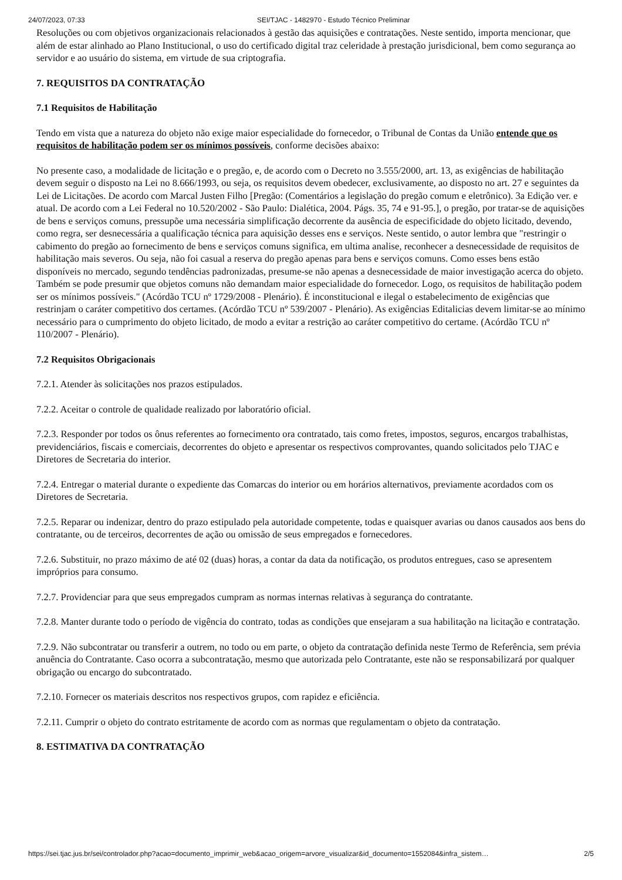24/07/2023, 07:33 SEI/TJAC - 1482970 - Estudo Técnico Preliminar
Resoluções ou com objetivos organizacionais relacionados à gestão das aquisições e contratações. Neste sentido, importa mencionar, que além de estar alinhado ao Plano Institucional, o uso do certificado digital traz celeridade à prestação jurisdicional, bem como segurança ao servidor e ao usuário do sistema, em virtude de sua criptografia.
7. REQUISITOS DA CONTRATAÇÃO
7.1 Requisitos de Habilitação
Tendo em vista que a natureza do objeto não exige maior especialidade do fornecedor, o Tribunal de Contas da União entende que os requisitos de habilitação podem ser os mínimos possíveis, conforme decisões abaixo:
No presente caso, a modalidade de licitação e o pregão, e, de acordo com o Decreto no 3.555/2000, art. 13, as exigências de habilitação devem seguir o disposto na Lei no 8.666/1993, ou seja, os requisitos devem obedecer, exclusivamente, ao disposto no art. 27 e seguintes da Lei de Licitações. De acordo com Marcal Justen Filho [Pregão: (Comentários a legislação do pregão comum e eletrônico). 3a Edição ver. e atual. De acordo com a Lei Federal no 10.520/2002 - São Paulo: Dialética, 2004. Págs. 35, 74 e 91-95.], o pregão, por tratar-se de aquisições de bens e serviços comuns, pressupõe uma necessária simplificação decorrente da ausência de especificidade do objeto licitado, devendo, como regra, ser desnecessária a qualificação técnica para aquisição desses ens e serviços. Neste sentido, o autor lembra que "restringir o cabimento do pregão ao fornecimento de bens e serviços comuns significa, em ultima analise, reconhecer a desnecessidade de requisitos de habilitação mais severos. Ou seja, não foi casual a reserva do pregão apenas para bens e serviços comuns. Como esses bens estão disponíveis no mercado, segundo tendências padronizadas, presume-se não apenas a desnecessidade de maior investigação acerca do objeto. Também se pode presumir que objetos comuns não demandam maior especialidade do fornecedor. Logo, os requisitos de habilitação podem ser os mínimos possíveis." (Acórdão TCU nº 1729/2008 - Plenário). É inconstitucional e ilegal o estabelecimento de exigências que restrinjam o caráter competitivo dos certames. (Acórdão TCU nº 539/2007 - Plenário). As exigências Editalicias devem limitar-se ao mínimo necessário para o cumprimento do objeto licitado, de modo a evitar a restrição ao caráter competitivo do certame. (Acórdão TCU nº 110/2007 - Plenário).
7.2 Requisitos Obrigacionais
7.2.1. Atender às solicitações nos prazos estipulados.
7.2.2. Aceitar o controle de qualidade realizado por laboratório oficial.
7.2.3. Responder por todos os ônus referentes ao fornecimento ora contratado, tais como fretes, impostos, seguros, encargos trabalhistas, previdenciários, fiscais e comerciais, decorrentes do objeto e apresentar os respectivos comprovantes, quando solicitados pelo TJAC e Diretores de Secretaria do interior.
7.2.4. Entregar o material durante o expediente das Comarcas do interior ou em horários alternativos, previamente acordados com os Diretores de Secretaria.
7.2.5. Reparar ou indenizar, dentro do prazo estipulado pela autoridade competente, todas e quaisquer avarias ou danos causados aos bens do contratante, ou de terceiros, decorrentes de ação ou omissão de seus empregados e fornecedores.
7.2.6. Substituir, no prazo máximo de até 02 (duas) horas, a contar da data da notificação, os produtos entregues, caso se apresentem impróprios para consumo.
7.2.7. Providenciar para que seus empregados cumpram as normas internas relativas à segurança do contratante.
7.2.8. Manter durante todo o período de vigência do contrato, todas as condições que ensejaram a sua habilitação na licitação e contratação.
7.2.9. Não subcontratar ou transferir a outrem, no todo ou em parte, o objeto da contratação definida neste Termo de Referência, sem prévia anuência do Contratante. Caso ocorra a subcontratação, mesmo que autorizada pelo Contratante, este não se responsabilizará por qualquer obrigação ou encargo do subcontratado.
7.2.10. Fornecer os materiais descritos nos respectivos grupos, com rapidez e eficiência.
7.2.11. Cumprir o objeto do contrato estritamente de acordo com as normas que regulamentam o objeto da contratação.
8. ESTIMATIVA DA CONTRATAÇÃO
https://sei.tjac.jus.br/sei/controlador.php?acao=documento_imprimir_web&acao_origem=arvore_visualizar&id_documento=1552084&infra_sistem… 2/5